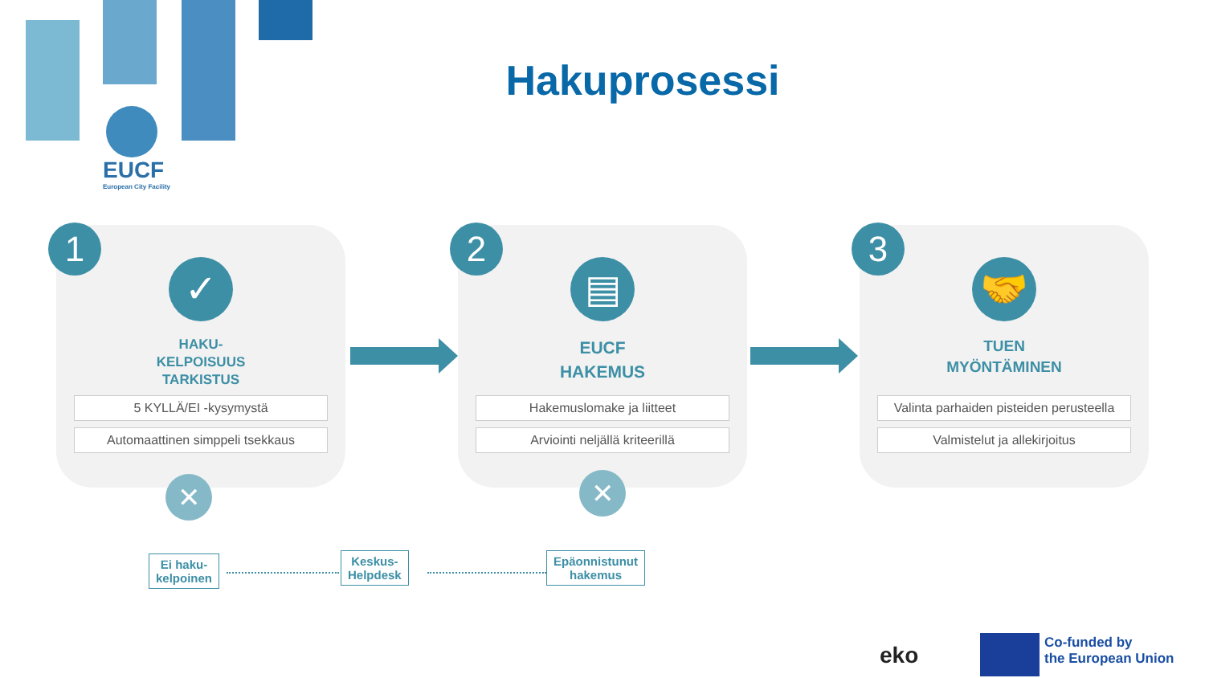EUCF
European City Facility
Hakuprosessi
1
✓
HAKU-
KELPOISUUS
TARKISTUS
5 KYLLÄ/EI -kysymystä
Automaattinen simppeli tsekkaus
2
▤
EUCF
HAKEMUS
Hakemuslomake ja liitteet
Arviointi neljällä kriteerillä
3
🤝
TUEN
MYÖNTÄMINEN
Valinta parhaiden pisteiden perusteella
Valmistelut ja allekirjoitus
✕ ✕
Ei haku-
kelpoinen
Keskus-
Helpdesk
Epäonnistunut
hakemus
eko
Co-funded by
the European Union